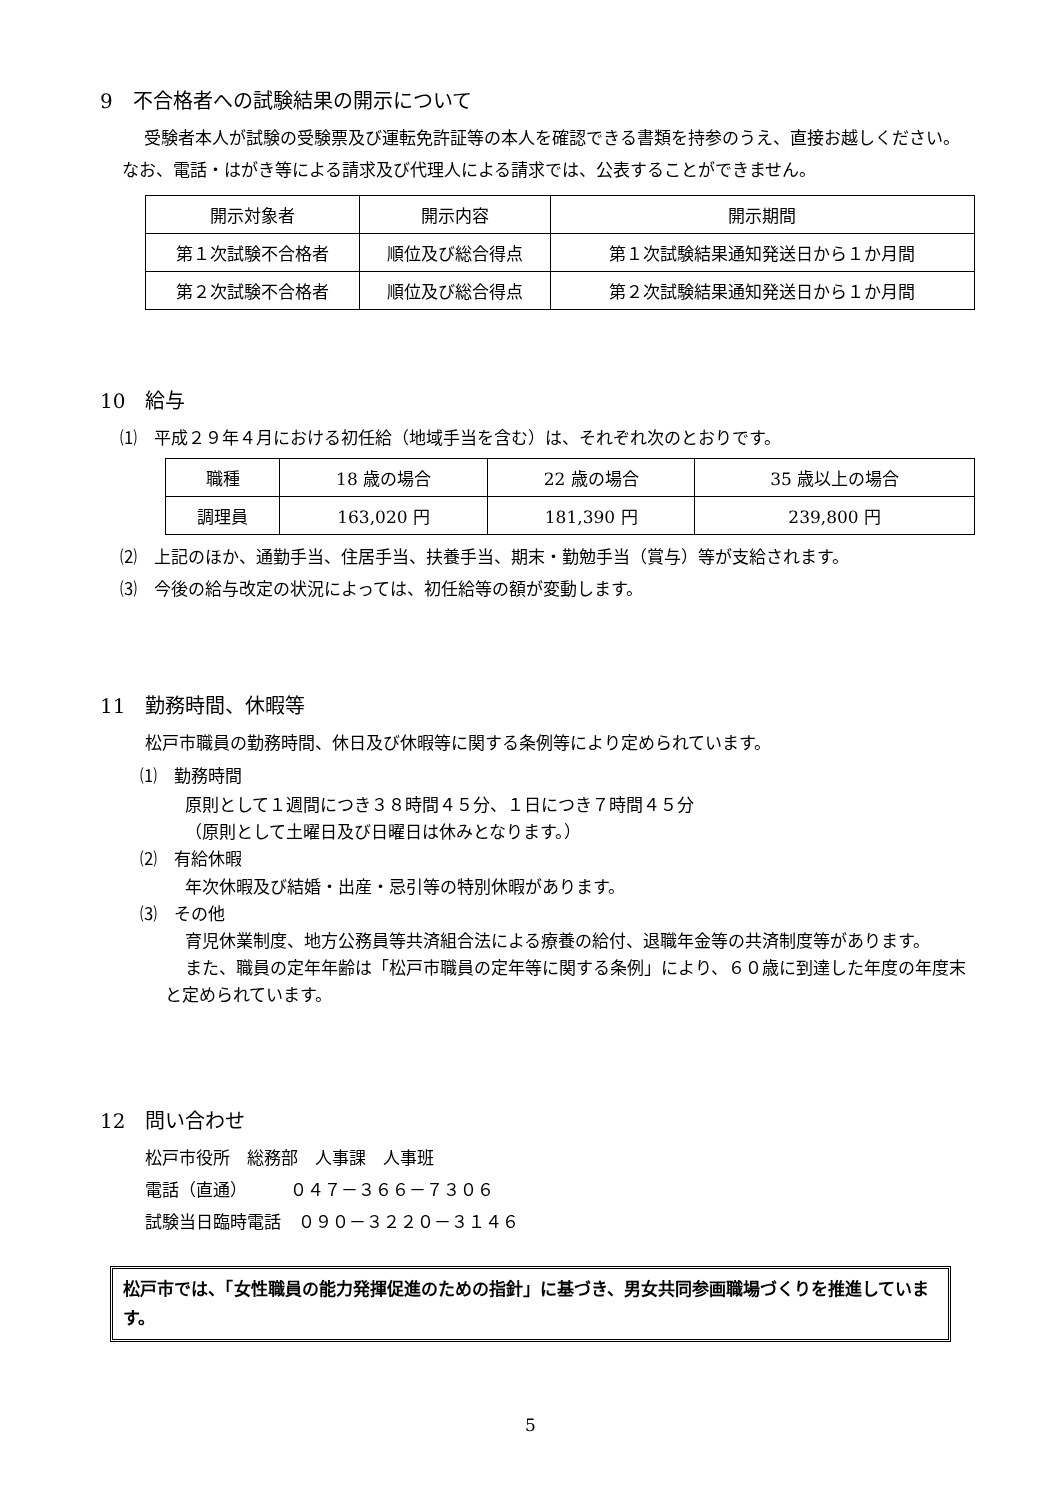9　不合格者への試験結果の開示について
受験者本人が試験の受験票及び運転免許証等の本人を確認できる書類を持参のうえ、直接お越しください。なお、電話・はがき等による請求及び代理人による請求では、公表することができません。
| 開示対象者 | 開示内容 | 開示期間 |
| 第１次試験不合格者 | 順位及び総合得点 | 第１次試験結果通知発送日から１か月間 |
| 第２次試験不合格者 | 順位及び総合得点 | 第２次試験結果通知発送日から１か月間 |
10　給与
⑴　平成２９年４月における初任給（地域手当を含む）は、それぞれ次のとおりです。
| 職種 | 18 歳の場合 | 22 歳の場合 | 35 歳以上の場合 |
| 調理員 | 163,020 円 | 181,390 円 | 239,800 円 |
⑵　上記のほか、通勤手当、住居手当、扶養手当、期末・勤勉手当（賞与）等が支給されます。
⑶　今後の給与改定の状況によっては、初任給等の額が変動します。
11　勤務時間、休暇等
松戸市職員の勤務時間、休日及び休暇等に関する条例等により定められています。
⑴　勤務時間
原則として１週間につき３８時間４５分、１日につき７時間４５分
（原則として土曜日及び日曜日は休みとなります。）
⑵　有給休暇
年次休暇及び結婚・出産・忌引等の特別休暇があります。
⑶　その他
育児休業制度、地方公務員等共済組合法による療養の給付、退職年金等の共済制度等があります。
また、職員の定年年齢は「松戸市職員の定年等に関する条例」により、６０歳に到達した年度の年度末と定められています。
12　問い合わせ
松戸市役所　総務部　人事課　人事班
電話（直通）　　　０４７－３６６－７３０６
試験当日臨時電話　０９０－３２２０－３１４６
松戸市では、「女性職員の能力発揮促進のための指針」に基づき、男女共同参画職場づくりを推進しています。
5